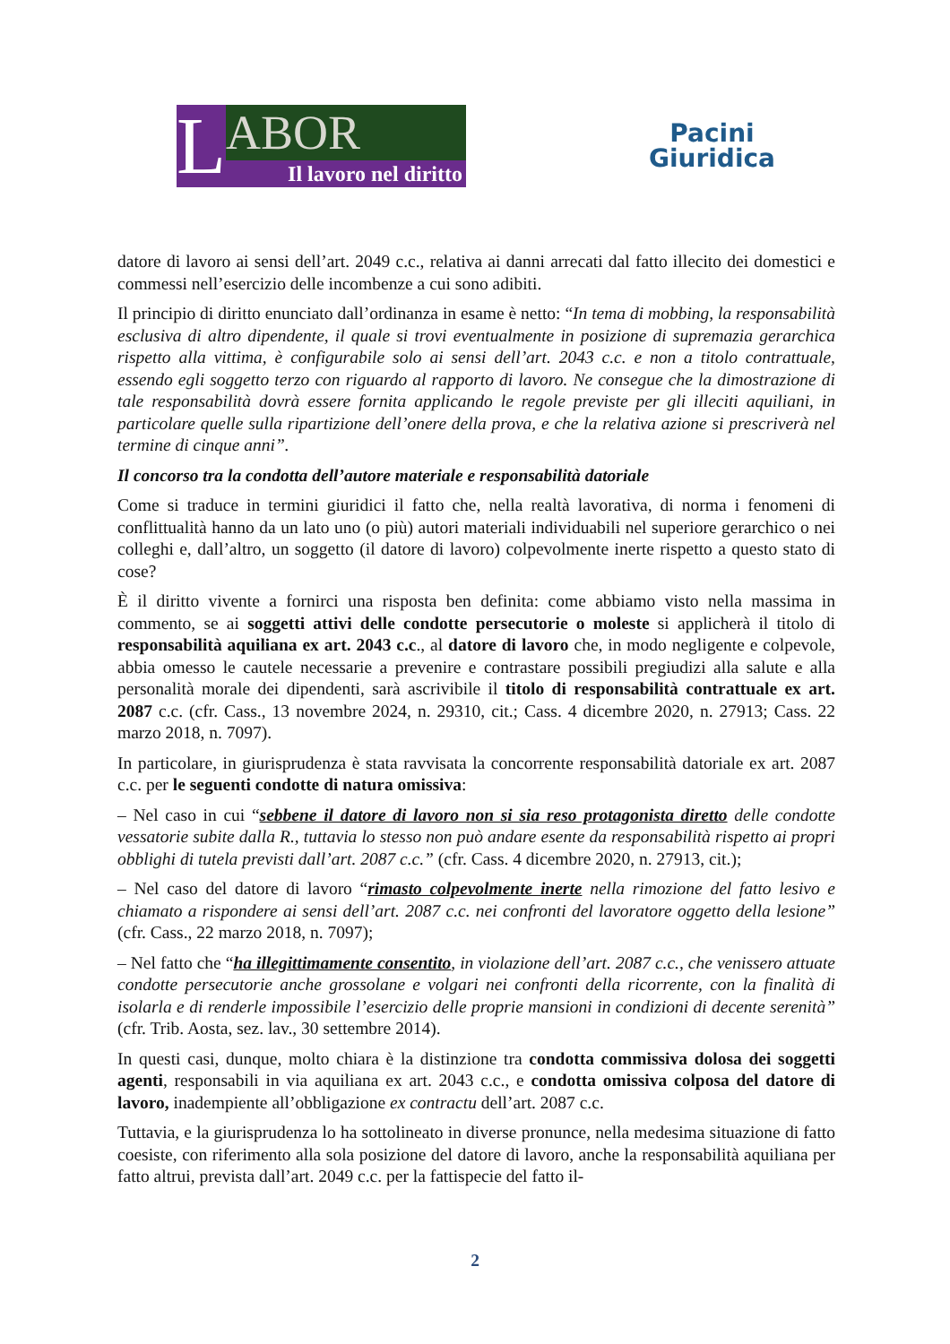L
ABOR
Il lavoro nel diritto
Pacini
Giuridica
datore di lavoro ai sensi dell’art. 2049 c.c., relativa ai danni arrecati dal fatto illecito dei domestici e commessi nell’esercizio delle incombenze a cui sono adibiti.
Il principio di diritto enunciato dall’ordinanza in esame è netto: “In tema di mobbing, la responsabilità esclusiva di altro dipendente, il quale si trovi eventualmente in posizione di supremazia gerarchica rispetto alla vittima, è configurabile solo ai sensi dell’art. 2043 c.c. e non a titolo contrattuale, essendo egli soggetto terzo con riguardo al rapporto di lavoro. Ne consegue che la dimostrazione di tale responsabilità dovrà essere fornita applicando le regole previste per gli illeciti aquiliani, in particolare quelle sulla ripartizione dell’onere della prova, e che la relativa azione si prescriverà nel termine di cinque anni”.
Il concorso tra la condotta dell’autore materiale e responsabilità datoriale
Come si traduce in termini giuridici il fatto che, nella realtà lavorativa, di norma i fenomeni di conflittualità hanno da un lato uno (o più) autori materiali individuabili nel superiore gerarchico o nei colleghi e, dall’altro, un soggetto (il datore di lavoro) colpevolmente inerte rispetto a questo stato di cose?
È il diritto vivente a fornirci una risposta ben definita: come abbiamo visto nella massima in commento, se ai soggetti attivi delle condotte persecutorie o moleste si applicherà il titolo di responsabilità aquiliana ex art. 2043 c.c., al datore di lavoro che, in modo negligente e colpevole, abbia omesso le cautele necessarie a prevenire e contrastare possibili pregiudizi alla salute e alla personalità morale dei dipendenti, sarà ascrivibile il titolo di responsabilità contrattuale ex art. 2087 c.c. (cfr. Cass., 13 novembre 2024, n. 29310, cit.; Cass. 4 dicembre 2020, n. 27913; Cass. 22 marzo 2018, n. 7097).
In particolare, in giurisprudenza è stata ravvisata la concorrente responsabilità datoriale ex art. 2087 c.c. per le seguenti condotte di natura omissiva:
– Nel caso in cui “sebbene il datore di lavoro non si sia reso protagonista diretto delle condotte vessatorie subite dalla R., tuttavia lo stesso non può andare esente da responsabilità rispetto ai propri obblighi di tutela previsti dall’art. 2087 c.c.” (cfr. Cass. 4 dicembre 2020, n. 27913, cit.);
– Nel caso del datore di lavoro “rimasto colpevolmente inerte nella rimozione del fatto lesivo e chiamato a rispondere ai sensi dell’art. 2087 c.c. nei confronti del lavoratore oggetto della lesione” (cfr. Cass., 22 marzo 2018, n. 7097);
– Nel fatto che “ha illegittimamente consentito, in violazione dell’art. 2087 c.c., che venissero attuate condotte persecutorie anche grossolane e volgari nei confronti della ricorrente, con la finalità di isolarla e di renderle impossibile l’esercizio delle proprie mansioni in condizioni di decente serenità” (cfr. Trib. Aosta, sez. lav., 30 settembre 2014).
In questi casi, dunque, molto chiara è la distinzione tra condotta commissiva dolosa dei soggetti agenti, responsabili in via aquiliana ex art. 2043 c.c., e condotta omissiva colposa del datore di lavoro, inadempiente all’obbligazione ex contractu dell’art. 2087 c.c.
Tuttavia, e la giurisprudenza lo ha sottolineato in diverse pronunce, nella medesima situazione di fatto coesiste, con riferimento alla sola posizione del datore di lavoro, anche la responsabilità aquiliana per fatto altrui, prevista dall’art. 2049 c.c. per la fattispecie del fatto il-
2